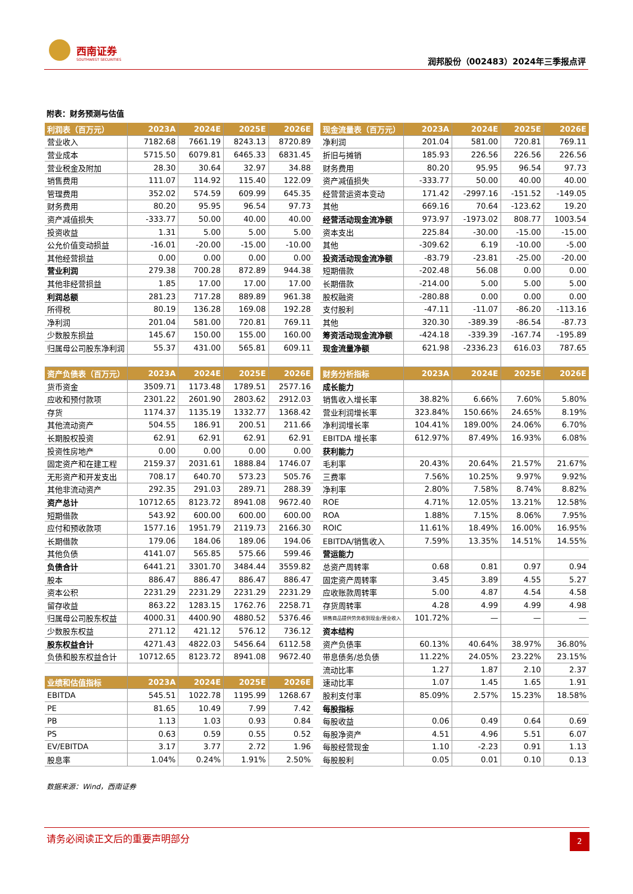西南证券
SOUTHWEST SECURITIES 润邦股份（002483）2024年三季报点评
附表：财务预测与估值
| 利润表（百万元） | 2023A | 2024E | 2025E | 2026E |
| --- | --- | --- | --- | --- |
| 营业收入 | 7182.68 | 7661.19 | 8243.13 | 8720.89 |
| 营业成本 | 5715.50 | 6079.81 | 6465.33 | 6831.45 |
| 营业税金及附加 | 28.30 | 30.64 | 32.97 | 34.88 |
| 销售费用 | 111.07 | 114.92 | 115.40 | 122.09 |
| 管理费用 | 352.02 | 574.59 | 609.99 | 645.35 |
| 财务费用 | 80.20 | 95.95 | 96.54 | 97.73 |
| 资产减值损失 | -333.77 | 50.00 | 40.00 | 40.00 |
| 投资收益 | 1.31 | 5.00 | 5.00 | 5.00 |
| 公允价值变动损益 | -16.01 | -20.00 | -15.00 | -10.00 |
| 其他经营损益 | 0.00 | 0.00 | 0.00 | 0.00 |
| 营业利润 | 279.38 | 700.28 | 872.89 | 944.38 |
| 其他非经营损益 | 1.85 | 17.00 | 17.00 | 17.00 |
| 利润总额 | 281.23 | 717.28 | 889.89 | 961.38 |
| 所得税 | 80.19 | 136.28 | 169.08 | 192.28 |
| 净利润 | 201.04 | 581.00 | 720.81 | 769.11 |
| 少数股东损益 | 145.67 | 150.00 | 155.00 | 160.00 |
| 归属母公司股东净利润 | 55.37 | 431.00 | 565.81 | 609.11 |
| 资产负债表（百万元） | 2023A | 2024E | 2025E | 2026E |
| 货币资金 | 3509.71 | 1173.48 | 1789.51 | 2577.16 |
| 应收和预付款项 | 2301.22 | 2601.90 | 2803.62 | 2912.03 |
| 存货 | 1174.37 | 1135.19 | 1332.77 | 1368.42 |
| 其他流动资产 | 504.55 | 186.91 | 200.51 | 211.66 |
| 长期股权投资 | 62.91 | 62.91 | 62.91 | 62.91 |
| 投资性房地产 | 0.00 | 0.00 | 0.00 | 0.00 |
| 固定资产和在建工程 | 2159.37 | 2031.61 | 1888.84 | 1746.07 |
| 无形资产和开发支出 | 708.17 | 640.70 | 573.23 | 505.76 |
| 其他非流动资产 | 292.35 | 291.03 | 289.71 | 288.39 |
| 资产总计 | 10712.65 | 8123.72 | 8941.08 | 9672.40 |
| 短期借款 | 543.92 | 600.00 | 600.00 | 600.00 |
| 应付和预收款项 | 1577.16 | 1951.79 | 2119.73 | 2166.30 |
| 长期借款 | 179.06 | 184.06 | 189.06 | 194.06 |
| 其他负债 | 4141.07 | 565.85 | 575.66 | 599.46 |
| 负债合计 | 6441.21 | 3301.70 | 3484.44 | 3559.82 |
| 股本 | 886.47 | 886.47 | 886.47 | 886.47 |
| 资本公积 | 2231.29 | 2231.29 | 2231.29 | 2231.29 |
| 留存收益 | 863.22 | 1283.15 | 1762.76 | 2258.71 |
| 归属母公司股东权益 | 4000.31 | 4400.90 | 4880.52 | 5376.46 |
| 少数股东权益 | 271.12 | 421.12 | 576.12 | 736.12 |
| 股东权益合计 | 4271.43 | 4822.03 | 5456.64 | 6112.58 |
| 负债和股东权益合计 | 10712.65 | 8123.72 | 8941.08 | 9672.40 |
| 业绩和估值指标 | 2023A | 2024E | 2025E | 2026E |
| EBITDA | 545.51 | 1022.78 | 1195.99 | 1268.67 |
| PE | 81.65 | 10.49 | 7.99 | 7.42 |
| PB | 1.13 | 1.03 | 0.93 | 0.84 |
| PS | 0.63 | 0.59 | 0.55 | 0.52 |
| EV/EBITDA | 3.17 | 3.77 | 2.72 | 1.96 |
| 股息率 | 1.04% | 0.24% | 1.91% | 2.50% |
| 现金流量表（百万元） | 2023A | 2024E | 2025E | 2026E |
| --- | --- | --- | --- | --- |
| 净利润 | 201.04 | 581.00 | 720.81 | 769.11 |
| 折旧与摊销 | 185.93 | 226.56 | 226.56 | 226.56 |
| 财务费用 | 80.20 | 95.95 | 96.54 | 97.73 |
| 资产减值损失 | -333.77 | 50.00 | 40.00 | 40.00 |
| 经营营运资本变动 | 171.42 | -2997.16 | -151.52 | -149.05 |
| 其他 | 669.16 | 70.64 | -123.62 | 19.20 |
| 经营活动现金流净额 | 973.97 | -1973.02 | 808.77 | 1003.54 |
| 资本支出 | 225.84 | -30.00 | -15.00 | -15.00 |
| 其他 | -309.62 | 6.19 | -10.00 | -5.00 |
| 投资活动现金流净额 | -83.79 | -23.81 | -25.00 | -20.00 |
| 短期借款 | -202.48 | 56.08 | 0.00 | 0.00 |
| 长期借款 | -214.00 | 5.00 | 5.00 | 5.00 |
| 股权融资 | -280.88 | 0.00 | 0.00 | 0.00 |
| 支付股利 | -47.11 | -11.07 | -86.20 | -113.16 |
| 其他 | 320.30 | -389.39 | -86.54 | -87.73 |
| 筹资活动现金流净额 | -424.18 | -339.39 | -167.74 | -195.89 |
| 现金流量净额 | 621.98 | -2336.23 | 616.03 | 787.65 |
| 财务分析指标 | 2023A | 2024E | 2025E | 2026E |
| 成长能力 | | | | |
| 销售收入增长率 | 38.82% | 6.66% | 7.60% | 5.80% |
| 营业利润增长率 | 323.84% | 150.66% | 24.65% | 8.19% |
| 净利润增长率 | 104.41% | 189.00% | 24.06% | 6.70% |
| EBITDA 增长率 | 612.97% | 87.49% | 16.93% | 6.08% |
| 获利能力 | | | | |
| 毛利率 | 20.43% | 20.64% | 21.57% | 21.67% |
| 三费率 | 7.56% | 10.25% | 9.97% | 9.92% |
| 净利率 | 2.80% | 7.58% | 8.74% | 8.82% |
| ROE | 4.71% | 12.05% | 13.21% | 12.58% |
| ROA | 1.88% | 7.15% | 8.06% | 7.95% |
| ROIC | 11.61% | 18.49% | 16.00% | 16.95% |
| EBITDA/销售收入 | 7.59% | 13.35% | 14.51% | 14.55% |
| 营运能力 | | | | |
| 总资产周转率 | 0.68 | 0.81 | 0.97 | 0.94 |
| 固定资产周转率 | 3.45 | 3.89 | 4.55 | 5.27 |
| 应收账款周转率 | 5.00 | 4.87 | 4.54 | 4.58 |
| 存货周转率 | 4.28 | 4.99 | 4.99 | 4.98 |
| 销售商品提供劳务收到现金/营业收入 | 101.72% | — | — | — |
| 资本结构 | | | | |
| 资产负债率 | 60.13% | 40.64% | 38.97% | 36.80% |
| 带息债务/总负债 | 11.22% | 24.05% | 23.22% | 23.15% |
| 流动比率 | 1.27 | 1.87 | 2.10 | 2.37 |
| 速动比率 | 1.07 | 1.45 | 1.65 | 1.91 |
| 股利支付率 | 85.09% | 2.57% | 15.23% | 18.58% |
| 每股指标 | | | | |
| 每股收益 | 0.06 | 0.49 | 0.64 | 0.69 |
| 每股净资产 | 4.51 | 4.96 | 5.51 | 6.07 |
| 每股经营现金 | 1.10 | -2.23 | 0.91 | 1.13 |
| 每股股利 | 0.05 | 0.01 | 0.10 | 0.13 |
数据来源：Wind，西南证券
请务必阅读正文后的重要声明部分 2